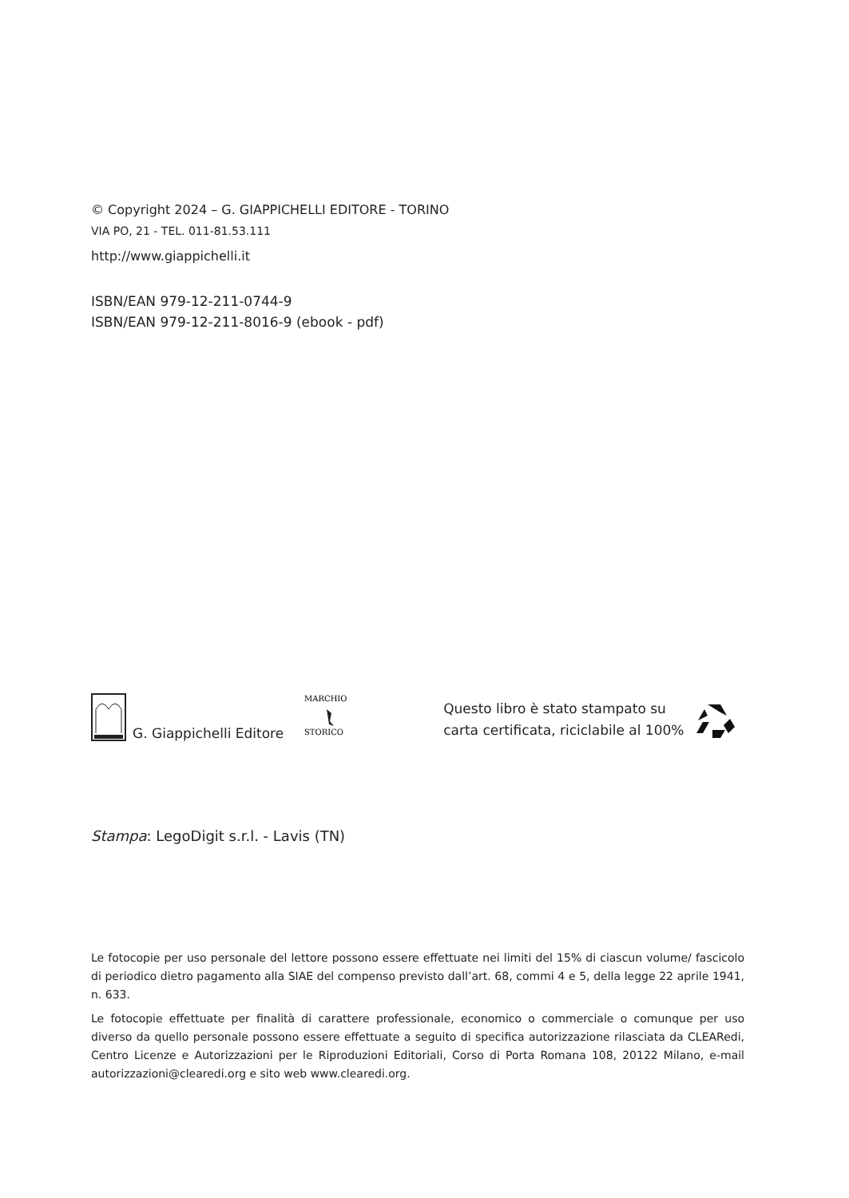© Copyright 2024 – G. GIAPPICHELLI EDITORE - TORINO
VIA PO, 21 - TEL. 011-81.53.111
http://www.giappichelli.it
ISBN/EAN 979-12-211-0744-9
ISBN/EAN 979-12-211-8016-9 (ebook - pdf)
G. Giappichelli Editore
MARCHIO
STORICO
Questo libro è stato stampato su
carta certificata, riciclabile al 100%
Stampa: LegoDigit s.r.l. - Lavis (TN)
Le fotocopie per uso personale del lettore possono essere effettuate nei limiti del 15% di ciascun volume/ fascicolo di periodico dietro pagamento alla SIAE del compenso previsto dall’art. 68, commi 4 e 5, della legge 22 aprile 1941, n. 633.
Le fotocopie effettuate per finalità di carattere professionale, economico o commerciale o comunque per uso diverso da quello personale possono essere effettuate a seguito di specifica autorizzazione rilasciata da CLEARedi, Centro Licenze e Autorizzazioni per le Riproduzioni Editoriali, Corso di Porta Romana 108, 20122 Milano, e-mail autorizzazioni@clearedi.org e sito web www.clearedi.org.